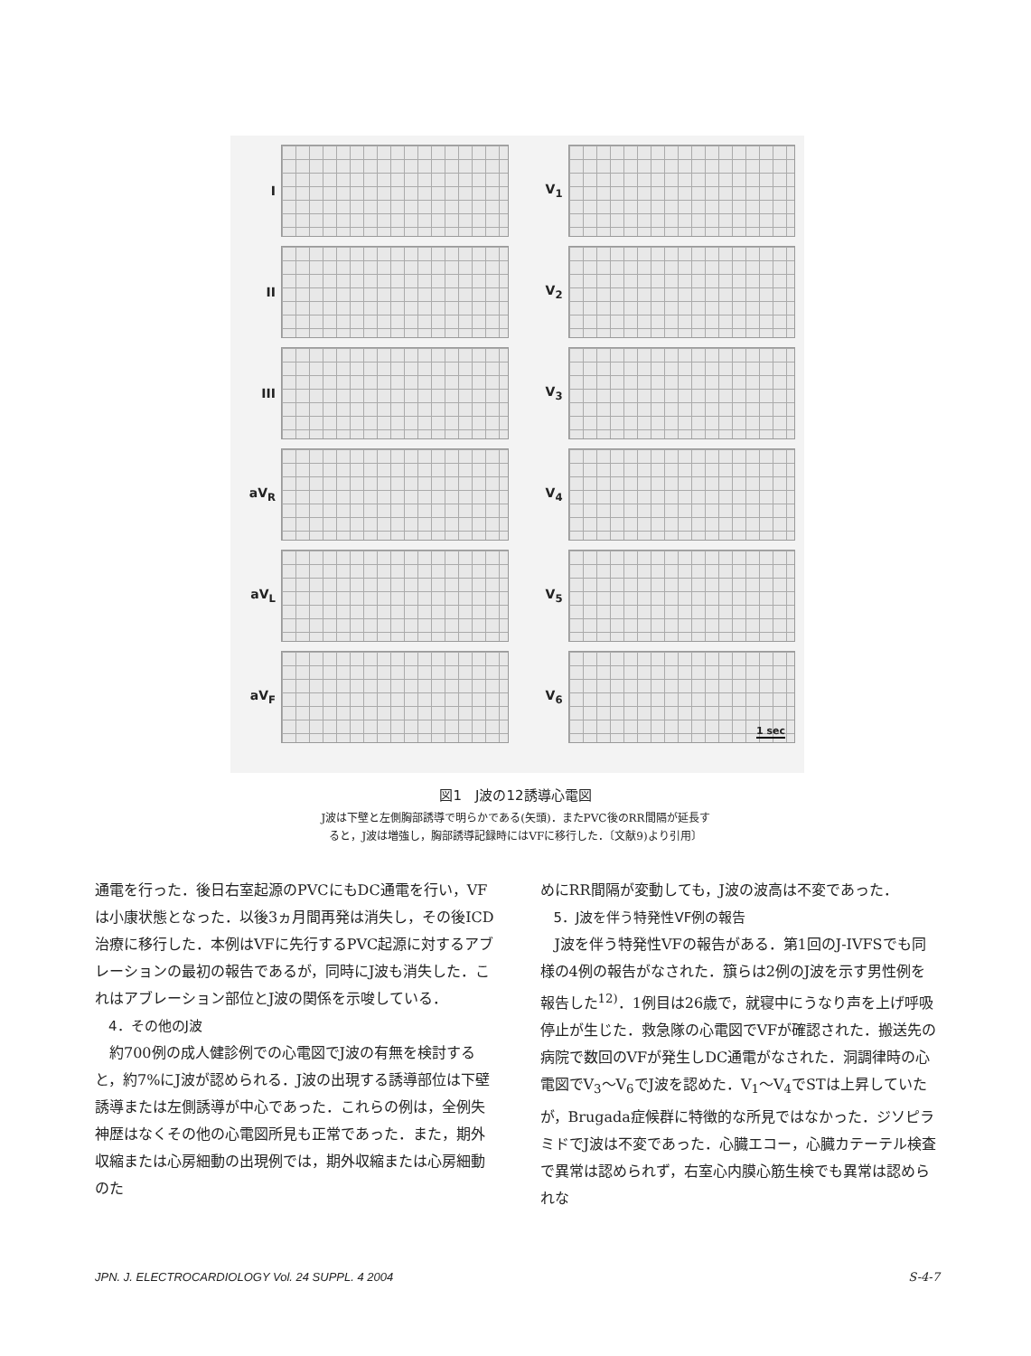I
II
III
aV<sub>R</sub>
aV<sub>L</sub>
aV<sub>F</sub>
V<sub>1</sub>
V<sub>2</sub>
V<sub>3</sub>
V<sub>4</sub>
V<sub>5</sub>
V<sub>6</sub>
1 sec
図1　J波の12誘導心電図
J波は下壁と左側胸部誘導で明らかである(矢頭)．またPVC後のRR間隔が延長す
ると，J波は増強し，胸部誘導記録時にはVFに移行した．〔文献9)より引用〕
通電を行った．後日右室起源のPVCにもDC通電を行い，VFは小康状態となった．以後3ヵ月間再発は消失し，その後ICD治療に移行した．本例はVFに先行するPVC起源に対するアブレーションの最初の報告であるが，同時にJ波も消失した．これはアブレーション部位とJ波の関係を示唆している．
4．その他のJ波
約700例の成人健診例での心電図でJ波の有無を検討すると，約7%にJ波が認められる．J波の出現する誘導部位は下壁誘導または左側誘導が中心であった．これらの例は，全例失神歴はなくその他の心電図所見も正常であった．また，期外収縮または心房細動の出現例では，期外収縮または心房細動のた
めにRR間隔が変動しても，J波の波高は不変であった．
5．J波を伴う特発性VF例の報告
J波を伴う特発性VFの報告がある．第1回のJ-IVFSでも同様の4例の報告がなされた．簱らは2例のJ波を示す男性例を報告した<sup>12)</sup>．1例目は26歳で，就寝中にうなり声を上げ呼吸停止が生じた．救急隊の心電図でVFが確認された．搬送先の病院で数回のVFが発生しDC通電がなされた．洞調律時の心電図でV<sub>3</sub>～V<sub>6</sub>でJ波を認めた．V<sub>1</sub>～V<sub>4</sub>でSTは上昇していたが，Brugada症候群に特徴的な所見ではなかった．ジソピラミドでJ波は不変であった．心臓エコー，心臓カテーテル検査で異常は認められず，右室心内膜心筋生検でも異常は認められな
JPN. J. ELECTROCARDIOLOGY Vol. 24 SUPPL. 4 2004 S-4-7